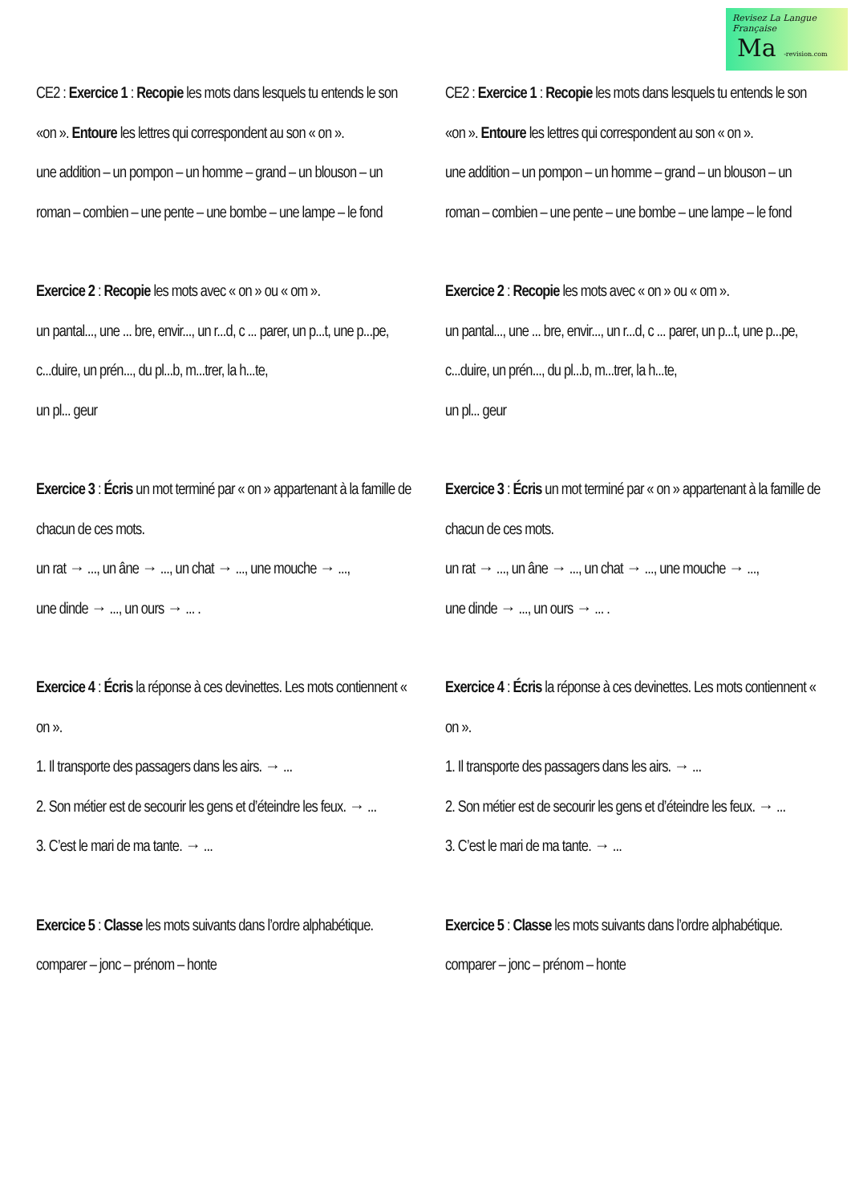Revisez La Langue Française
Ma -revision.com
CE2 : Exercice 1 : Recopie les mots dans lesquels tu entends le son «on ». Entoure les lettres qui correspondent au son « on ».
une addition – un pompon – un homme – grand – un blouson – un roman – combien – une pente – une bombe – une lampe – le fond
Exercice 2 : Recopie les mots avec « on » ou « om ».
un pantal..., une ... bre, envir..., un r...d, c ... parer, un p...t, une p...pe, c...duire, un prén..., du pl...b, m...trer, la h...te,
un pl... geur
Exercice 3 : Écris un mot terminé par « on » appartenant à la famille de chacun de ces mots.
un rat → ..., un âne → ..., un chat → ..., une mouche → ...,
une dinde → ..., un ours → ... .
Exercice 4 : Écris la réponse à ces devinettes. Les mots contiennent « on ».
1. Il transporte des passagers dans les airs. → ...
2. Son métier est de secourir les gens et d’éteindre les feux. → ...
3. C’est le mari de ma tante. → ...
Exercice 5 : Classe les mots suivants dans l’ordre alphabétique.
comparer – jonc – prénom – honte
CE2 : Exercice 1 : Recopie les mots dans lesquels tu entends le son «on ». Entoure les lettres qui correspondent au son « on ».
une addition – un pompon – un homme – grand – un blouson – un roman – combien – une pente – une bombe – une lampe – le fond
Exercice 2 : Recopie les mots avec « on » ou « om ».
un pantal..., une ... bre, envir..., un r...d, c ... parer, un p...t, une p...pe, c...duire, un prén..., du pl...b, m...trer, la h...te,
un pl... geur
Exercice 3 : Écris un mot terminé par « on » appartenant à la famille de chacun de ces mots.
un rat → ..., un âne → ..., un chat → ..., une mouche → ...,
une dinde → ..., un ours → ... .
Exercice 4 : Écris la réponse à ces devinettes. Les mots contiennent « on ».
1. Il transporte des passagers dans les airs. → ...
2. Son métier est de secourir les gens et d’éteindre les feux. → ...
3. C’est le mari de ma tante. → ...
Exercice 5 : Classe les mots suivants dans l’ordre alphabétique.
comparer – jonc – prénom – honte